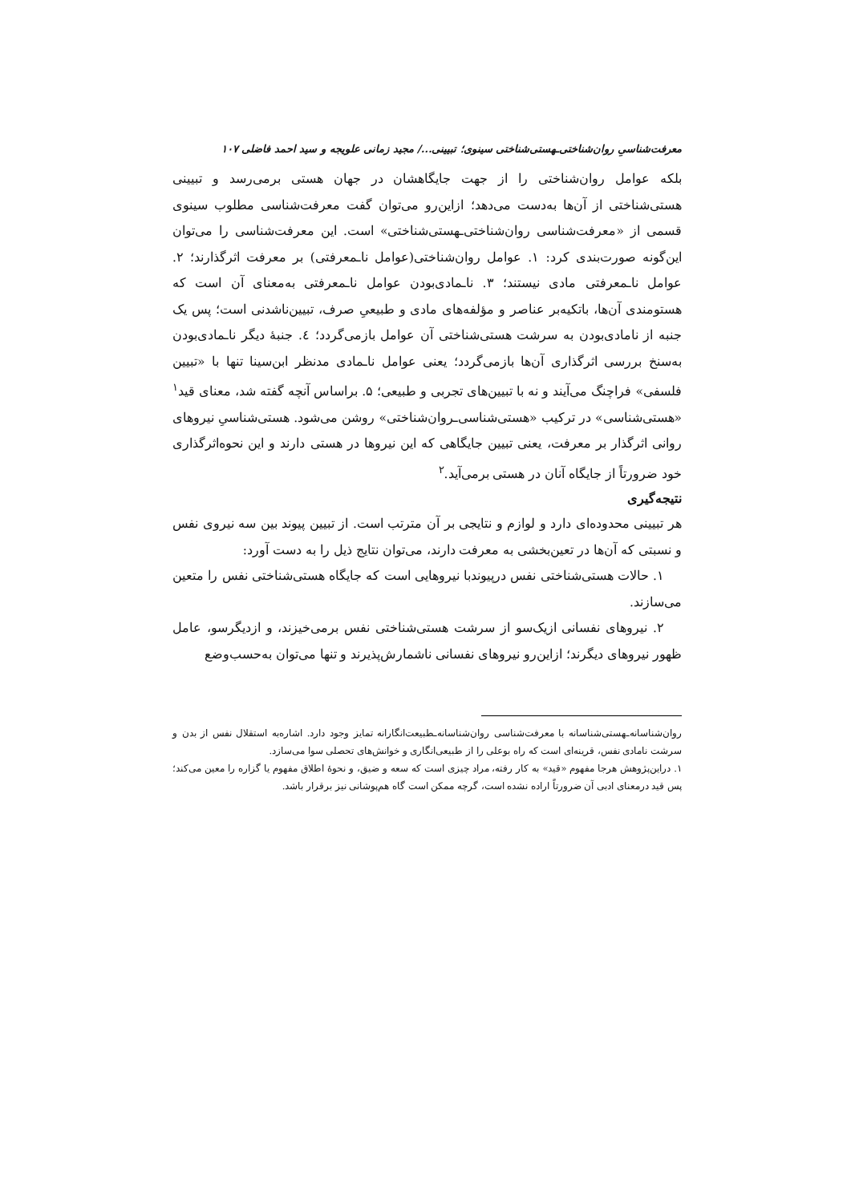معرفت‌شناسیِ روان‌شناختی‌ـهستی‌شناختی سینوی؛ تبیینی.../ مجید زمانی علویجه و سید احمد فاضلی ۱۰۷
بلکه عوامل روان‌شناختی را از جهت جایگاهشان در جهان هستی برمی‌رسد و تبیینی هستی‌شناختی از آن‌ها به‌دست می‌دهد؛ ازاین‌رو می‌توان گفت معرفت‌شناسی مطلوب سینوی قسمی از «معرفت‌شناسی روان‌شناختی‌ـهستی‌شناختی» است. این معرفت‌شناسی را می‌توان این‌گونه صورت‌بندی کرد: ۱. عوامل روان‌شناختی(عوامل ناـمعرفتی) بر معرفت اثرگذارند؛ ۲. عوامل ناـمعرفتی مادی نیستند؛ ۳. ناـمادی‌بودن عوامل ناـمعرفتی به‌معنای آن است که هستومندی آن‌ها، باتکیه‌بر عناصر و مؤلفه‌های مادی و طبیعیِ صرف، تبیین‌ناشدنی است؛ پس یک جنبه از نامادی‌بودن به سرشت هستی‌شناختی آن عوامل بازمی‌گردد؛ ٤. جنبهٔ دیگر ناـمادی‌بودن به‌سنخ بررسی اثرگذاری آن‌ها بازمی‌گردد؛ یعنی عوامل ناـمادی مدنظر ابن‌سینا تنها با «تبیین فلسفی» فراچنگ می‌آیند و نه با تبیین‌های تجربی و طبیعی؛ ۵. براساس آنچه گفته شد، معنای قید<sup>۱</sup> «هستی‌شناسی» در ترکیب «هستی‌شناسی‌ـروان‌شناختی» روشن می‌شود. هستی‌شناسیِ نیروهای روانی اثرگذار بر معرفت، یعنی تبیین جایگاهی که این نیروها در هستی دارند و این نحوه‌اثرگذاری خود ضرورتاً از جایگاه آنان در هستی برمی‌آید.<sup>۲</sup>
نتیجه‌گیری
هر تبیینی محدوده‌ای دارد و لوازم و نتایجی بر آن مترتب است. از تبیین پیوند بین سه نیروی نفس و نسبتی که آن‌ها در تعین‌بخشی به معرفت دارند، می‌توان نتایج ذیل را به دست آورد:
۱. حالات هستی‌شناختی نفس درپیوندبا نیروهایی است که جایگاه هستی‌شناختی نفس را متعین می‌سازند.
۲. نیروهای نفسانی ازیک‌سو از سرشت هستی‌شناختی نفس برمی‌خیزند، و ازدیگرسو، عامل ظهور نیروهای دیگرند؛ ازاین‌رو نیروهای نفسانی ناشمارش‌پذیرند و تنها می‌توان به‌حسب‌وضع
روان‌شناسانه‌ـهستی‌شناسانه با معرفت‌شناسی روان‌شناسانه‌ـطبیعت‌انگارانه تمایز وجود دارد. اشاره‌به استقلال نفس از بدن و سرشت نامادی نفس، قرینه‌ای است که راه بوعلی را از طبیعی‌انگاری و خوانش‌های تحصلی سوا می‌سازد.
۱. دراین‌پژوهش هرجا مفهوم «قید» به کار رفته، مراد چیزی است که سعه و ضیق، و نحوهٔ اطلاق مفهوم یا گزاره را معین می‌کند؛ پس قید درمعنای ادبی آن ضرورتاً اراده نشده است، گرچه ممکن است گاه هم‌پوشانی نیز برقرار باشد.